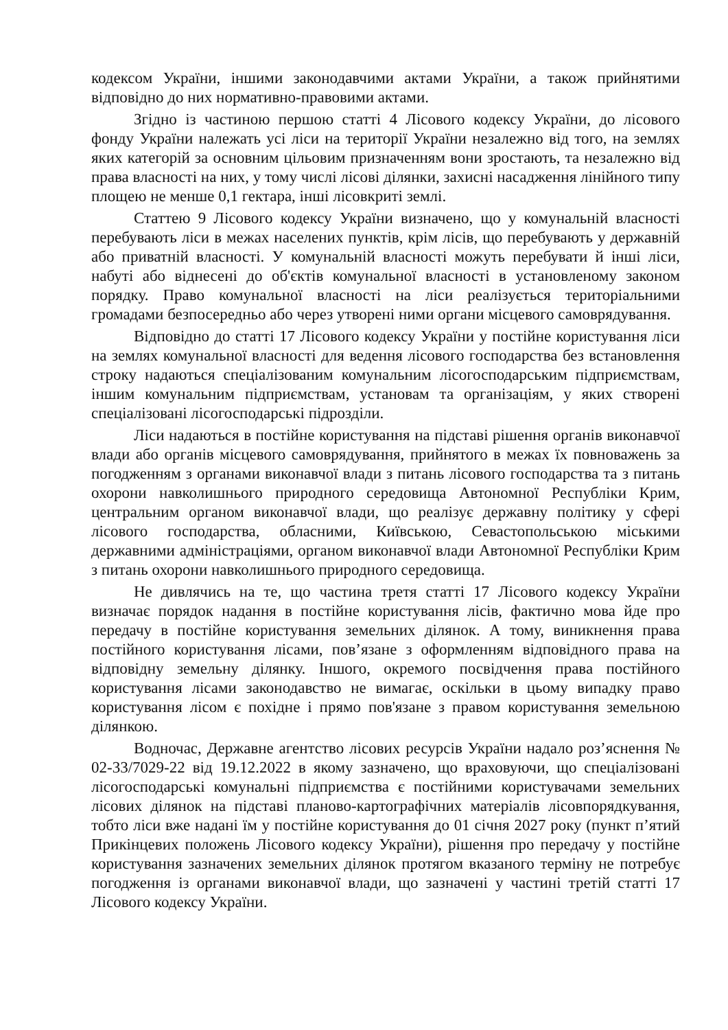кодексом України, іншими законодавчими актами України, а також прийнятими відповідно до них нормативно-правовими актами.
Згідно із частиною першою статті 4 Лісового кодексу України, до лісового фонду України належать усі ліси на території України незалежно від того, на землях яких категорій за основним цільовим призначенням вони зростають, та незалежно від права власності на них, у тому числі лісові ділянки, захисні насадження лінійного типу площею не менше 0,1 гектара, інші лісовкриті землі.
Статтею 9 Лісового кодексу України визначено, що у комунальній власності перебувають ліси в межах населених пунктів, крім лісів, що перебувають у державній або приватній власності. У комунальній власності можуть перебувати й інші ліси, набуті або віднесені до об'єктів комунальної власності в установленому законом порядку. Право комунальної власності на ліси реалізується територіальними громадами безпосередньо або через утворені ними органи місцевого самоврядування.
Відповідно до статті 17 Лісового кодексу України у постійне користування ліси на землях комунальної власності для ведення лісового господарства без встановлення строку надаються спеціалізованим комунальним лісогосподарським підприємствам, іншим комунальним підприємствам, установам та організаціям, у яких створені спеціалізовані лісогосподарські підрозділи.
Ліси надаються в постійне користування на підставі рішення органів виконавчої влади або органів місцевого самоврядування, прийнятого в межах їх повноважень за погодженням з органами виконавчої влади з питань лісового господарства та з питань охорони навколишнього природного середовища Автономної Республіки Крим, центральним органом виконавчої влади, що реалізує державну політику у сфері лісового господарства, обласними, Київською, Севастопольською міськими державними адміністраціями, органом виконавчої влади Автономної Республіки Крим з питань охорони навколишнього природного середовища.
Не дивлячись на те, що частина третя статті 17 Лісового кодексу України визначає порядок надання в постійне користування лісів, фактично мова йде про передачу в постійне користування земельних ділянок. А тому, виникнення права постійного користування лісами, пов’язане з оформленням відповідного права на відповідну земельну ділянку. Іншого, окремого посвідчення права постійного користування лісами законодавство не вимагає, оскільки в цьому випадку право користування лісом є похідне і прямо пов'язане з правом користування земельною ділянкою.
Водночас, Державне агентство лісових ресурсів України надало роз’яснення № 02-33/7029-22 від 19.12.2022 в якому зазначено, що враховуючи, що спеціалізовані лісогосподарські комунальні підприємства є постійними користувачами земельних лісових ділянок на підставі планово-картографічних матеріалів лісовпорядкування, тобто ліси вже надані їм у постійне користування до 01 січня 2027 року (пункт п’ятий Прикінцевих положень Лісового кодексу України), рішення про передачу у постійне користування зазначених земельних ділянок протягом вказаного терміну не потребує погодження із органами виконавчої влади, що зазначені у частині третій статті 17 Лісового кодексу України.